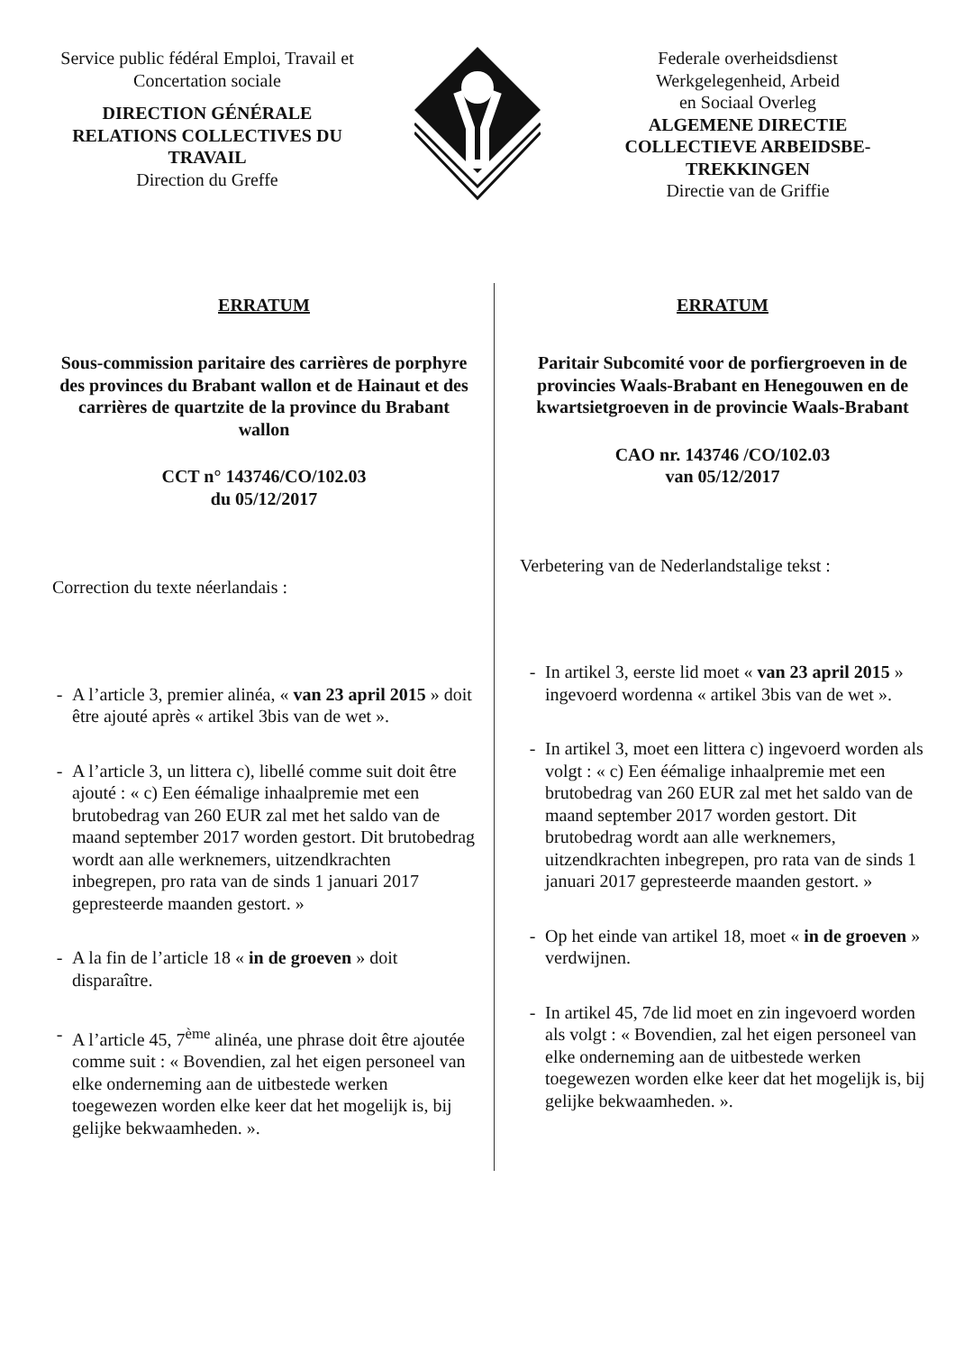Service public fédéral Emploi, Travail et
Concertation sociale
DIRECTION GÉNÉRALE
RELATIONS COLLECTIVES DU
TRAVAIL
Direction du Greffe
Federale overheidsdienst
Werkgelegenheid, Arbeid
en Sociaal Overleg
ALGEMENE DIRECTIE
COLLECTIEVE ARBEIDSBE-
TREKKINGEN
Directie van de Griffie
ERRATUM
Sous-commission paritaire des carrières de porphyre des provinces du Brabant wallon et de Hainaut et des carrières de quartzite de la province du Brabant wallon
CCT n° 143746/CO/102.03
du 05/12/2017
Correction du texte néerlandais :
- A l’article 3, premier alinéa, « van 23 april 2015 » doit être ajouté après « artikel 3bis van de wet ».
- A l’article 3, un littera c), libellé comme suit doit être ajouté : « c) Een éémalige inhaalpremie met een brutobedrag van 260 EUR zal met het saldo van de maand september 2017 worden gestort. Dit brutobedrag wordt aan alle werknemers, uitzendkrachten inbegrepen, pro rata van de sinds 1 januari 2017 gepresteerde maanden gestort. »
- A la fin de l’article 18 « in de groeven » doit disparaître.
- A l’article 45, 7<sup>ème</sup> alinéa, une phrase doit être ajoutée comme suit : « Bovendien, zal het eigen personeel van elke onderneming aan de uitbestede werken toegewezen worden elke keer dat het mogelijk is, bij gelijke bekwaamheden. ».
ERRATUM
Paritair Subcomité voor de porfiergroeven in de provincies Waals-Brabant en Henegouwen en de kwartsietgroeven in de provincie Waals-Brabant
CAO nr. 143746 /CO/102.03
van 05/12/2017
Verbetering van de Nederlandstalige tekst :
- In artikel 3, eerste lid moet « van 23 april 2015 » ingevoerd wordenna « artikel 3bis van de wet ».
- In artikel 3, moet een littera c) ingevoerd worden als volgt : « c) Een éémalige inhaalpremie met een brutobedrag van 260 EUR zal met het saldo van de maand september 2017 worden gestort. Dit brutobedrag wordt aan alle werknemers, uitzendkrachten inbegrepen, pro rata van de sinds 1 januari 2017 gepresteerde maanden gestort. »
- Op het einde van artikel 18, moet « in de groeven » verdwijnen.
- In artikel 45, 7de lid moet en zin ingevoerd worden als volgt : « Bovendien, zal het eigen personeel van elke onderneming aan de uitbestede werken toegewezen worden elke keer dat het mogelijk is, bij gelijke bekwaamheden. ».